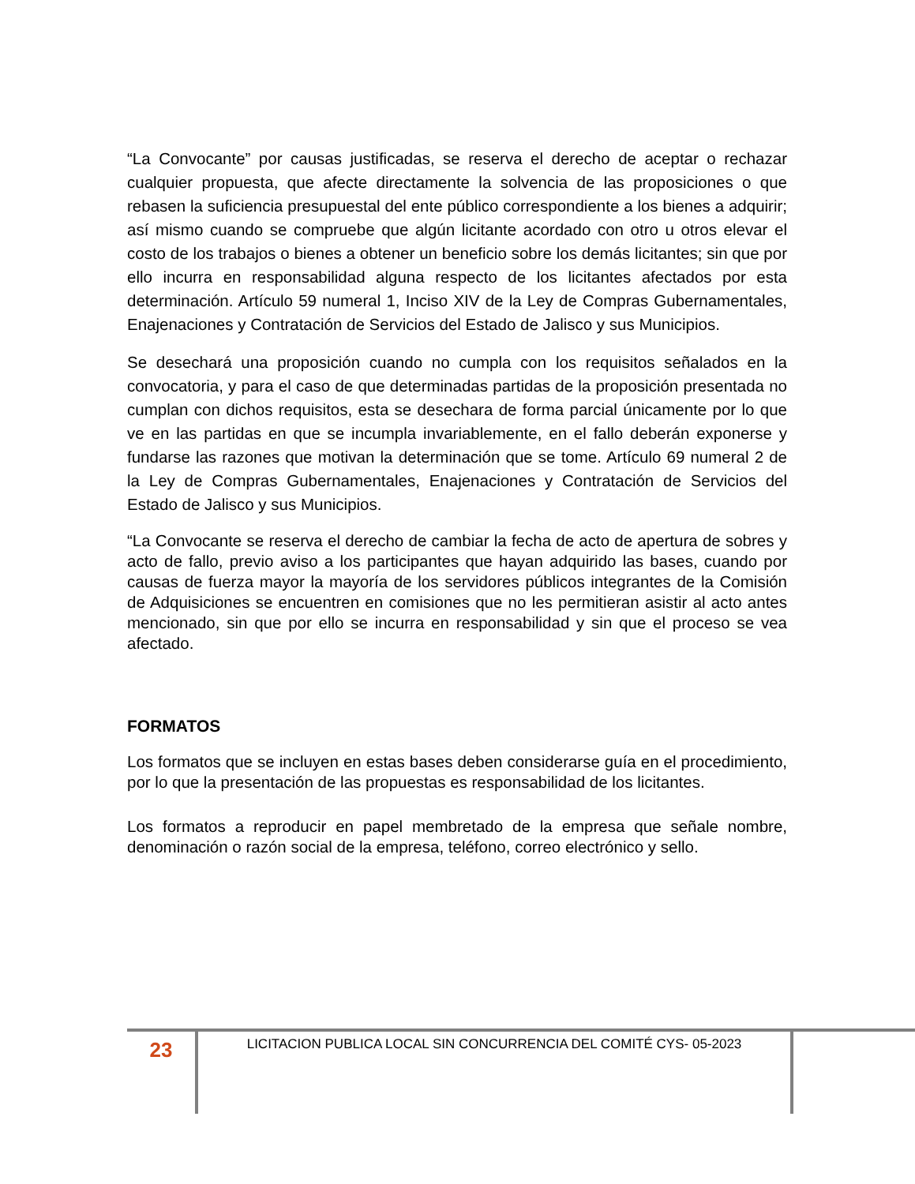“La Convocante” por causas justificadas, se reserva el derecho de aceptar o rechazar cualquier propuesta, que afecte directamente la solvencia de las proposiciones o que rebasen la suficiencia presupuestal del ente público correspondiente a los bienes a adquirir; así mismo cuando se compruebe que algún licitante acordado con otro u otros elevar el costo de los trabajos o bienes a obtener un beneficio sobre los demás licitantes; sin que por ello incurra en responsabilidad alguna respecto de los licitantes afectados por esta determinación. Artículo 59 numeral 1, Inciso XIV de la Ley de Compras Gubernamentales, Enajenaciones y Contratación de Servicios del Estado de Jalisco y sus Municipios.
Se desechará una proposición cuando no cumpla con los requisitos señalados en la convocatoria, y para el caso de que determinadas partidas de la proposición presentada no cumplan con dichos requisitos, esta se desechara de forma parcial únicamente por lo que ve en las partidas en que se incumpla invariablemente, en el fallo deberán exponerse y fundarse las razones que motivan la determinación que se tome. Artículo 69 numeral 2 de la Ley de Compras Gubernamentales, Enajenaciones y Contratación de Servicios del Estado de Jalisco y sus Municipios.
“La Convocante se reserva el derecho de cambiar la fecha de acto de apertura de sobres y acto de fallo, previo aviso a los participantes que hayan adquirido las bases, cuando por causas de fuerza mayor la mayoría de los servidores públicos integrantes de la Comisión de Adquisiciones se encuentren en comisiones que no les permitieran asistir al acto antes mencionado, sin que por ello se incurra en responsabilidad y sin que el proceso se vea afectado.
FORMATOS
Los formatos que se incluyen en estas bases deben considerarse guía en el procedimiento, por lo que la presentación de las propuestas es responsabilidad de los licitantes.
Los formatos a reproducir en papel membretado de la empresa que señale nombre, denominación o razón social de la empresa, teléfono, correo electrónico y sello.
23
LICITACION PUBLICA LOCAL SIN CONCURRENCIA DEL COMITÉ CYS- 05-2023